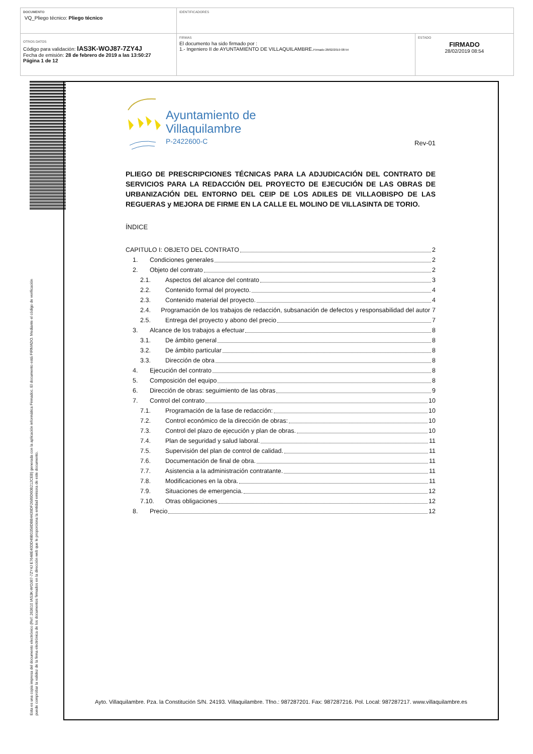| DOCUMENTO VQ_Pliego técnico: Pliego técnico | IDENTIFICADORES | |
| OTROS DATOS Código para validación: IAS3K-WOJ87-7ZY4J Fecha de emisión: 28 de febrero de 2019 a las 13:50:27 Página 1 de 12 | FIRMAS El documento ha sido firmado por : 1.- Ingeniero II de AYUNTAMIENTO DE VILLAQUILAMBRE. Firmado 28/02/2019 08:54 | ESTADO FIRMADO 28/02/2019 08:54 |
Esta es una copia impresa del documento electrónico (Ref: 263610 IAS3K-WOJ87-7ZY4J E7648E40DD49B0358DBB4439DF2689D60B212CEB) generada con la aplicación informática Firmadoc. El documento está FIRMADO. Mediante el código de verificación
puede comprobar la validez de la firma electrónica de los documentos firmados en la dirección web que le proporciona la entidad emisora de este documento.
Ayuntamiento de
Villaquilambre
P-2422600-C
Rev-01
PLIEGO DE PRESCRIPCIONES TÉCNICAS PARA LA ADJUDICACIÓN DEL CONTRATO DE SERVICIOS PARA LA REDACCIÓN DEL PROYECTO DE EJECUCIÓN DE LAS OBRAS DE URBANIZACIÓN DEL ENTORNO DEL CEIP DE LOS ADILES DE VILLAOBISPO DE LAS REGUERAS y MEJORA DE FIRME EN LA CALLE EL MOLINO DE VILLASINTA DE TORIO.
ÍNDICE
CAPITULO I: OBJETO DEL CONTRATO 2
1. Condiciones generales 2
2. Objeto del contrato 2
2.1. Aspectos del alcance del contrato 3
2.2. Contenido formal del proyecto. 4
2.3. Contenido material del proyecto. 4
2.4. Programación de los trabajos de redacción, subsanación de defectos y responsabilidad del autor 7
2.5. Entrega del proyecto y abono del precio 7
3. Alcance de los trabajos a efectuar 8
3.1. De ámbito general 8
3.2. De ámbito particular 8
3.3. Dirección de obra 8
4. Ejecución del contrato 8
5. Composición del equipo 8
6. Dirección de obras: seguimiento de las obras 9
7. Control del contrato 10
7.1. Programación de la fase de redacción: 10
7.2. Control económico de la dirección de obras: 10
7.3. Control del plazo de ejecución y plan de obras. 10
7.4. Plan de seguridad y salud laboral. 11
7.5. Supervisión del plan de control de calidad. 11
7.6. Documentación de final de obra. 11
7.7. Asistencia a la administración contratante. 11
7.8. Modificaciones en la obra. 11
7.9. Situaciones de emergencia. 12
7.10. Otras obligaciones 12
8. Precio 12
Ayto. Villaquilambre. Pza. la Constitución S/N. 24193. Villaquilambre. Tfno.: 987287201. Fax: 987287216. Pol. Local: 987287217. www.villaquilambre.es